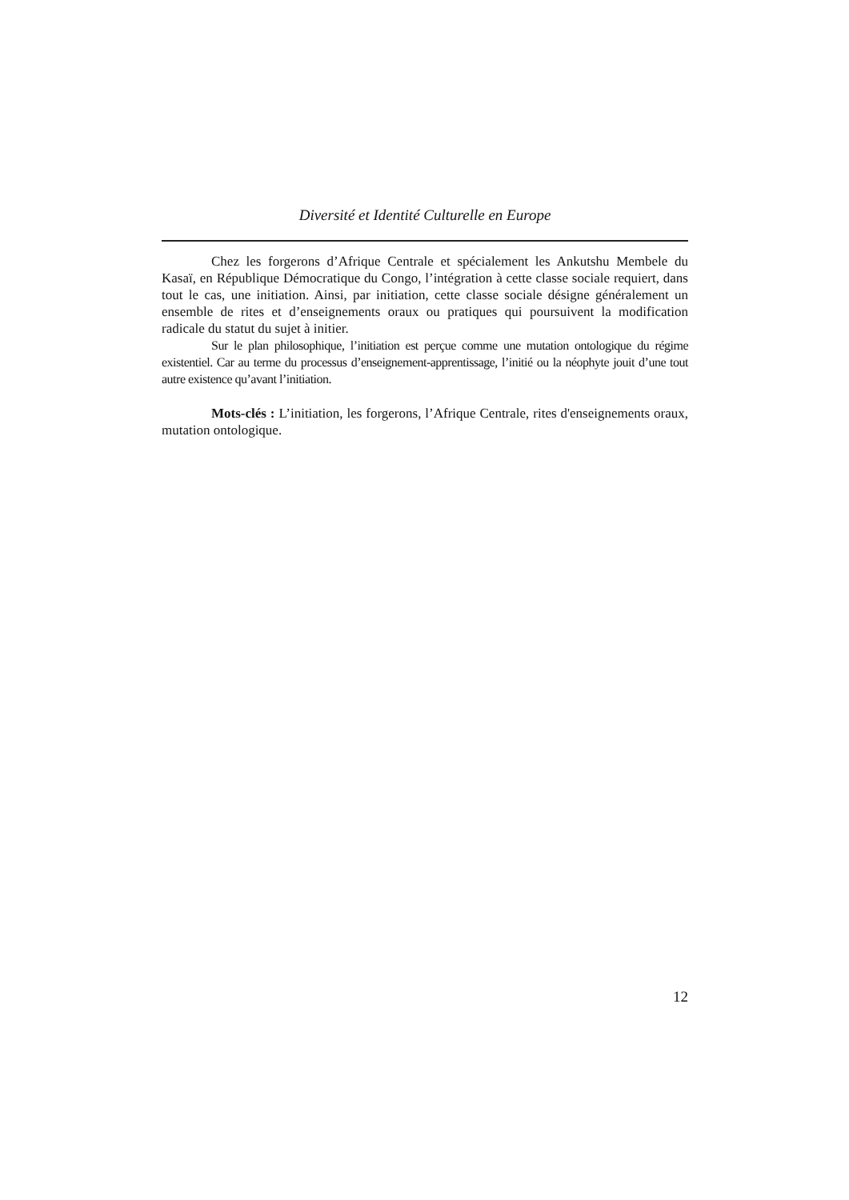Diversité et Identité Culturelle en Europe
Chez les forgerons d’Afrique Centrale et spécialement les Ankutshu Membele du Kasaï, en République Démocratique du Congo, l’intégration à cette classe sociale requiert, dans tout le cas, une initiation. Ainsi, par initiation, cette classe sociale désigne généralement un ensemble de rites et d’enseignements oraux ou pratiques qui poursuivent la modification radicale du statut du sujet à initier.
Sur le plan philosophique, l’initiation est perçue comme une mutation ontologique du régime existentiel. Car au terme du processus d’enseignement-apprentissage, l’initié ou la néophyte jouit d’une tout autre existence qu’avant l’initiation.
Mots-clés : L’initiation, les forgerons, l’Afrique Centrale, rites d'enseignements oraux, mutation ontologique.
12